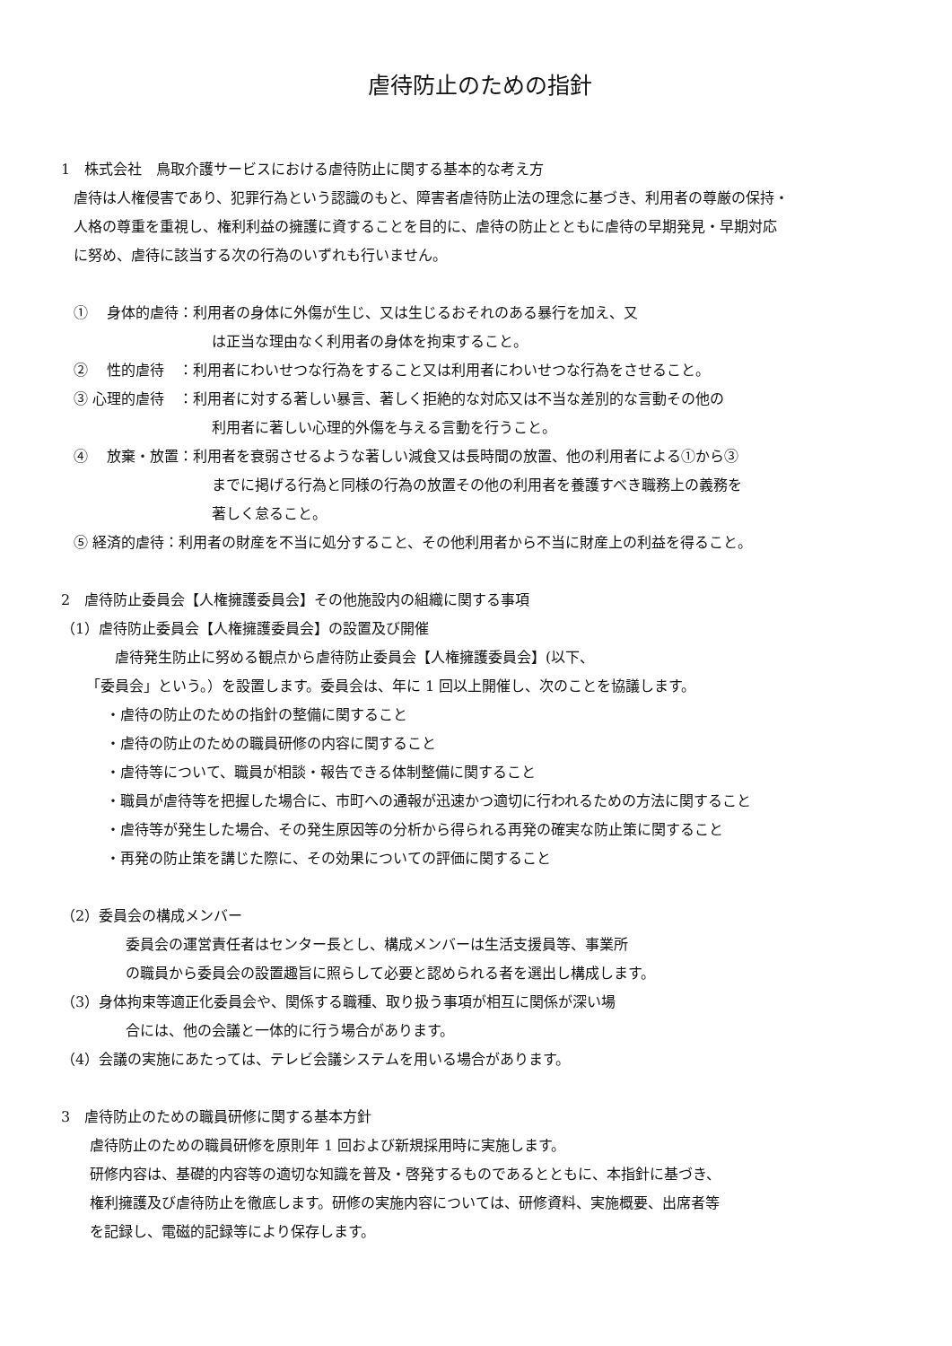虐待防止のための指針
1　株式会社　鳥取介護サービスにおける虐待防止に関する基本的な考え方
虐待は人権侵害であり、犯罪行為という認識のもと、障害者虐待防止法の理念に基づき、利用者の尊厳の保持・
人格の尊重を重視し、権利利益の擁護に資することを目的に、虐待の防止とともに虐待の早期発見・早期対応
に努め、虐待に該当する次の行為のいずれも行いません。
①　 身体的虐待：利用者の身体に外傷が生じ、又は生じるおそれのある暴行を加え、又
は正当な理由なく利用者の身体を拘束すること。
②　 性的虐待　：利用者にわいせつな行為をすること又は利用者にわいせつな行為をさせること。
③ 心理的虐待　：利用者に対する著しい暴言、著しく拒絶的な対応又は不当な差別的な言動その他の
利用者に著しい心理的外傷を与える言動を行うこと。
④　 放棄・放置：利用者を衰弱させるような著しい減食又は長時間の放置、他の利用者による①から③
までに掲げる行為と同様の行為の放置その他の利用者を養護すべき職務上の義務を
著しく怠ること。
⑤ 経済的虐待：利用者の財産を不当に処分すること、その他利用者から不当に財産上の利益を得ること。
2　虐待防止委員会【人権擁護委員会】その他施設内の組織に関する事項
（1）虐待防止委員会【人権擁護委員会】の設置及び開催
虐待発生防止に努める観点から虐待防止委員会【人権擁護委員会】(以下、
「委員会」という。）を設置します。委員会は、年に 1 回以上開催し、次のことを協議します。
・虐待の防止のための指針の整備に関すること
・虐待の防止のための職員研修の内容に関すること
・虐待等について、職員が相談・報告できる体制整備に関すること
・職員が虐待等を把握した場合に、市町への通報が迅速かつ適切に行われるための方法に関すること
・虐待等が発生した場合、その発生原因等の分析から得られる再発の確実な防止策に関すること
・再発の防止策を講じた際に、その効果についての評価に関すること
（2）委員会の構成メンバー
委員会の運営責任者はセンター長とし、構成メンバーは生活支援員等、事業所
の職員から委員会の設置趣旨に照らして必要と認められる者を選出し構成します。
（3）身体拘束等適正化委員会や、関係する職種、取り扱う事項が相互に関係が深い場
合には、他の会議と一体的に行う場合があります。
（4）会議の実施にあたっては、テレビ会議システムを用いる場合があります。
3　虐待防止のための職員研修に関する基本方針
虐待防止のための職員研修を原則年 1 回および新規採用時に実施します。
研修内容は、基礎的内容等の適切な知識を普及・啓発するものであるとともに、本指針に基づき、
権利擁護及び虐待防止を徹底します。研修の実施内容については、研修資料、実施概要、出席者等
を記録し、電磁的記録等により保存します。